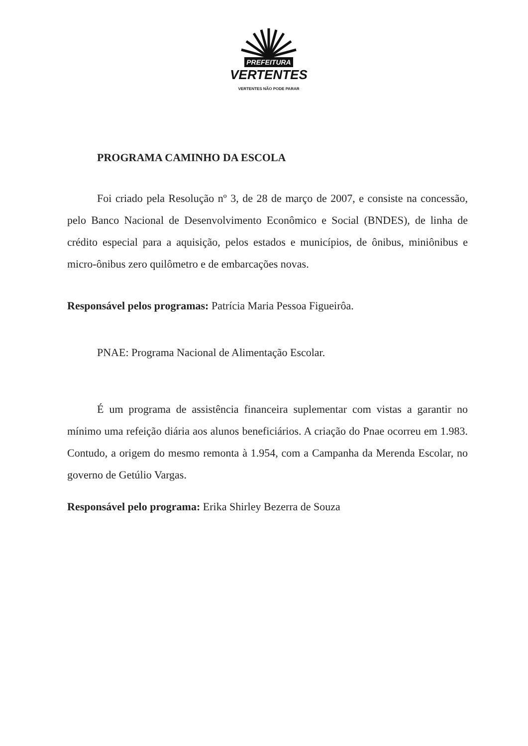PREFEITURA
VERTENTES
VERTENTES NÃO PODE PARAR
PROGRAMA CAMINHO DA ESCOLA
Foi criado pela Resolução nº 3, de 28 de março de 2007, e consiste na concessão, pelo Banco Nacional de Desenvolvimento Econômico e Social (BNDES), de linha de crédito especial para a aquisição, pelos estados e municípios, de ônibus, miniônibus e micro-ônibus zero quilômetro e de embarcações novas.
Responsável pelos programas: Patrícia Maria Pessoa Figueirôa.
PNAE: Programa Nacional de Alimentação Escolar.
É um programa de assistência financeira suplementar com vistas a garantir no mínimo uma refeição diária aos alunos beneficiários. A criação do Pnae ocorreu em 1.983. Contudo, a origem do mesmo remonta à 1.954, com a Campanha da Merenda Escolar, no governo de Getúlio Vargas.
Responsável pelo programa: Erika Shirley Bezerra de Souza